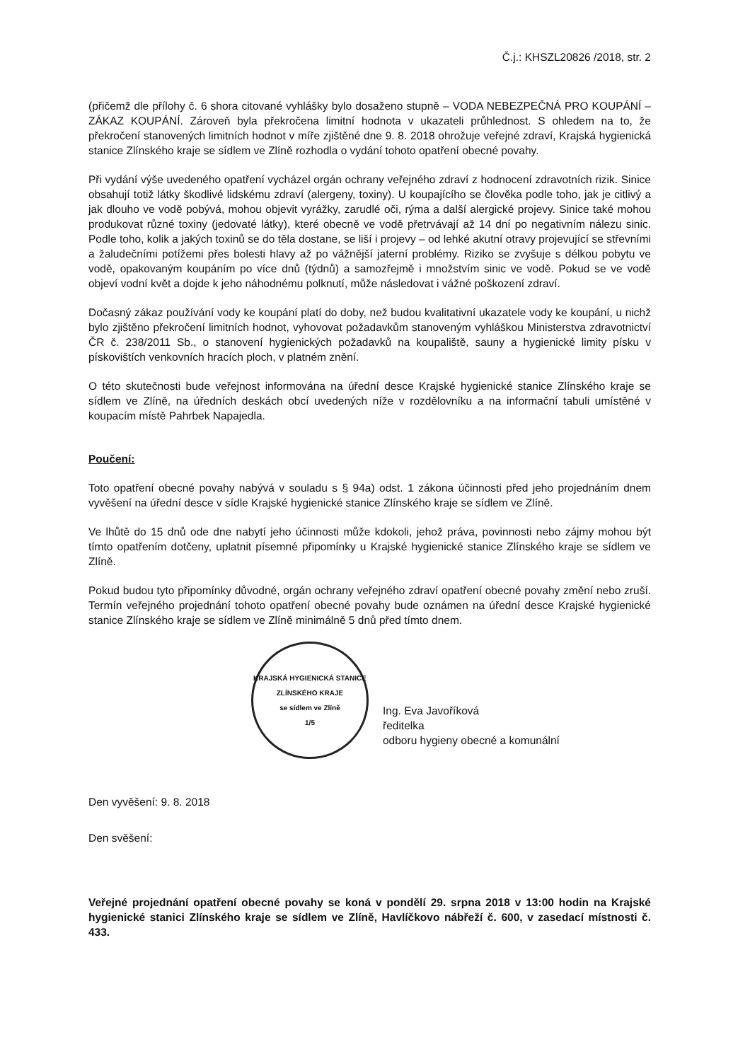Č.j.: KHSZL20826 /2018, str. 2
(přičemž dle přílohy č. 6 shora citované vyhlášky bylo dosaženo stupně – VODA NEBEZPEČNÁ PRO KOUPÁNÍ – ZÁKAZ KOUPÁNÍ. Zároveň byla překročena limitní hodnota v ukazateli průhlednost. S ohledem na to, že překročení stanovených limitních hodnot v míře zjištěné dne 9. 8. 2018 ohrožuje veřejné zdraví, Krajská hygienická stanice Zlínského kraje se sídlem ve Zlíně rozhodla o vydání tohoto opatření obecné povahy.
Při vydání výše uvedeného opatření vycházel orgán ochrany veřejného zdraví z hodnocení zdravotních rizik. Sinice obsahují totiž látky škodlivé lidskému zdraví (alergeny, toxiny). U koupajícího se člověka podle toho, jak je citlivý a jak dlouho ve vodě pobývá, mohou objevit vyrážky, zarudlé oči, rýma a další alergické projevy. Sinice také mohou produkovat různé toxiny (jedovaté látky), které obecně ve vodě přetrvávají až 14 dní po negativním nálezu sinic. Podle toho, kolik a jakých toxinů se do těla dostane, se liší i projevy – od lehké akutní otravy projevující se střevními a žaludečními potížemi přes bolesti hlavy až po vážnější jaterní problémy. Riziko se zvyšuje s délkou pobytu ve vodě, opakovaným koupáním po více dnů (týdnů) a samozřejmě i množstvím sinic ve vodě. Pokud se ve vodě objeví vodní květ a dojde k jeho náhodnému polknutí, může následovat i vážné poškození zdraví.
Dočasný zákaz používání vody ke koupání platí do doby, než budou kvalitativní ukazatele vody ke koupání, u nichž bylo zjištěno překročení limitních hodnot, vyhovovat požadavkům stanoveným vyhláškou Ministerstva zdravotnictví ČR č. 238/2011 Sb., o stanovení hygienických požadavků na koupaliště, sauny a hygienické limity písku v pískovištích venkovních hracích ploch, v platném znění.
O této skutečnosti bude veřejnost informována na úřední desce Krajské hygienické stanice Zlínského kraje se sídlem ve Zlíně, na úředních deskách obcí uvedených níže v rozdělovníku a na informační tabuli umístěné v koupacím místě Pahrbek Napajedla.
Poučení:
Toto opatření obecné povahy nabývá v souladu s § 94a) odst. 1 zákona účinnosti před jeho projednáním dnem vyvěšení na úřední desce v sídle Krajské hygienické stanice Zlínského kraje se sídlem ve Zlíně.
Ve lhůtě do 15 dnů ode dne nabytí jeho účinnosti může kdokoli, jehož práva, povinnosti nebo zájmy mohou být tímto opatřením dotčeny, uplatnit písemné připomínky u Krajské hygienické stanice Zlínského kraje se sídlem ve Zlíně.
Pokud budou tyto připomínky důvodné, orgán ochrany veřejného zdraví opatření obecné povahy změní nebo zruší. Termín veřejného projednání tohoto opatření obecné povahy bude oznámen na úřední desce Krajské hygienické stanice Zlínského kraje se sídlem ve Zlíně minimálně 5 dnů před tímto dnem.
KRAJSKÁ HYGIENICKÁ STANICE ZLÍNSKÉHO KRAJE
se sídlem ve Zlíně
1/5
Ing. Eva Javoříková
ředitelka
odboru hygieny obecné a komunální
Den vyvěšení: 9. 8. 2018
Den svěšení:
Veřejné projednání opatření obecné povahy se koná v pondělí 29. srpna 2018 v 13:00 hodin na Krajské hygienické stanici Zlínského kraje se sídlem ve Zlíně, Havlíčkovo nábřeží č. 600, v zasedací místnosti č. 433.